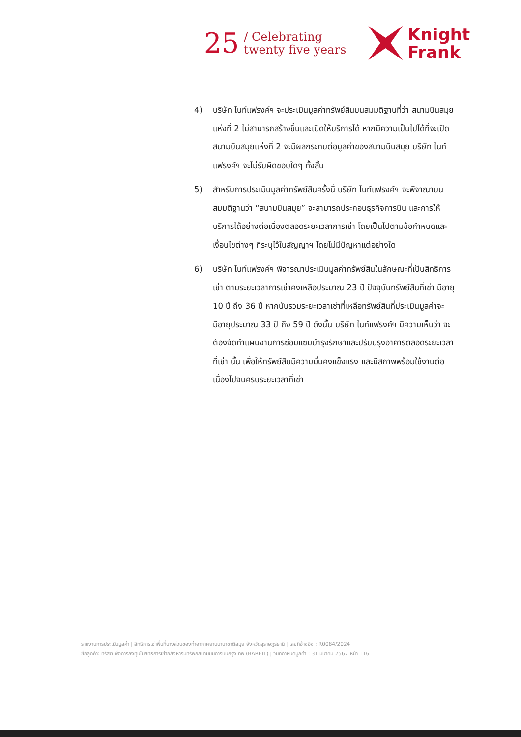25 / Celebrating
twenty five years
Knight
Frank
4) บริษัท ไนท์แฟรงค์ฯ จะประเมินมูลค่าทรัพย์สินบนสมมติฐานที่ว่า สนามบินสมุยแห่งที่ 2 ไม่สามารถสร้างขึ้นและเปิดให้บริการได้ หากมีความเป็นไปได้ที่จะเปิดสนามบินสมุยแห่งที่ 2 จะมีผลกระทบต่อมูลค่าของสนามบินสมุย บริษัท ไนท์แฟรงค์ฯ จะไม่รับผิดชอบใดๆ ทั้งสิ้น
5) สำหรับการประเมินมูลค่าทรัพย์สินครั้งนี้ บริษัท ไนท์แฟรงค์ฯ จะพิจาณาบนสมมติฐานว่า “สนามบินสมุย” จะสามารถประกอบธุรกิจการบิน และการให้บริการได้อย่างต่อเนื่องตลอดระยะเวลาการเช่า โดยเป็นไปตามข้อกำหนดและเงื่อนไขต่างๆ ที่ระบุไว้ในสัญญาฯ โดยไม่มีปัญหาแต่อย่างใด
6) บริษัท ไนท์แฟรงค์ฯ พิจารณาประเมินมูลค่าทรัพย์สินในลักษณะที่เป็นสิทธิการเช่า ตามระยะเวลาการเช่าคงเหลือประมาณ 23 ปี ปัจจุบันทรัพย์สินที่เช่า มีอายุ 10 ปี ถึง 36 ปี หากนับรวมระยะเวลาเช่าที่เหลือทรัพย์สินที่ประเมินมูลค่าจะมีอายุประมาณ 33 ปี ถึง 59 ปี ดังนั้น บริษัท ไนท์แฟรงค์ฯ มีความเห็นว่า จะต้องจัดทำแผนงานการซ่อมแซมบำรุงรักษาและปรับปรุงอาคารตลอดระยะเวลาที่เช่า นั้น เพื่อให้ทรัพย์สินมีความมั่นคงแข็งแรง และมีสภาพพร้อมใช้งานต่อเนื่องไปจนครบระยะเวลาที่เช่า
รายงานการประเมินมูลค่า | สิทธิการเช่าพื้นที่บางส่วนของท่าอากาศยานนานาชาติสมุย จังหวัดสุราษฎร์ธานี | เลขที่อ้างอิง : R0084/2024
ชื่อลูกค้า: ทรัสต์เพื่อการลงทุนในสิทธิการเช่าอสังหาริมทรัพย์สนามบินการบินกรุงเทพ (BAREIT) | วันที่กำหนดมูลค่า : 31 มีนาคม 2567 หน้า 116